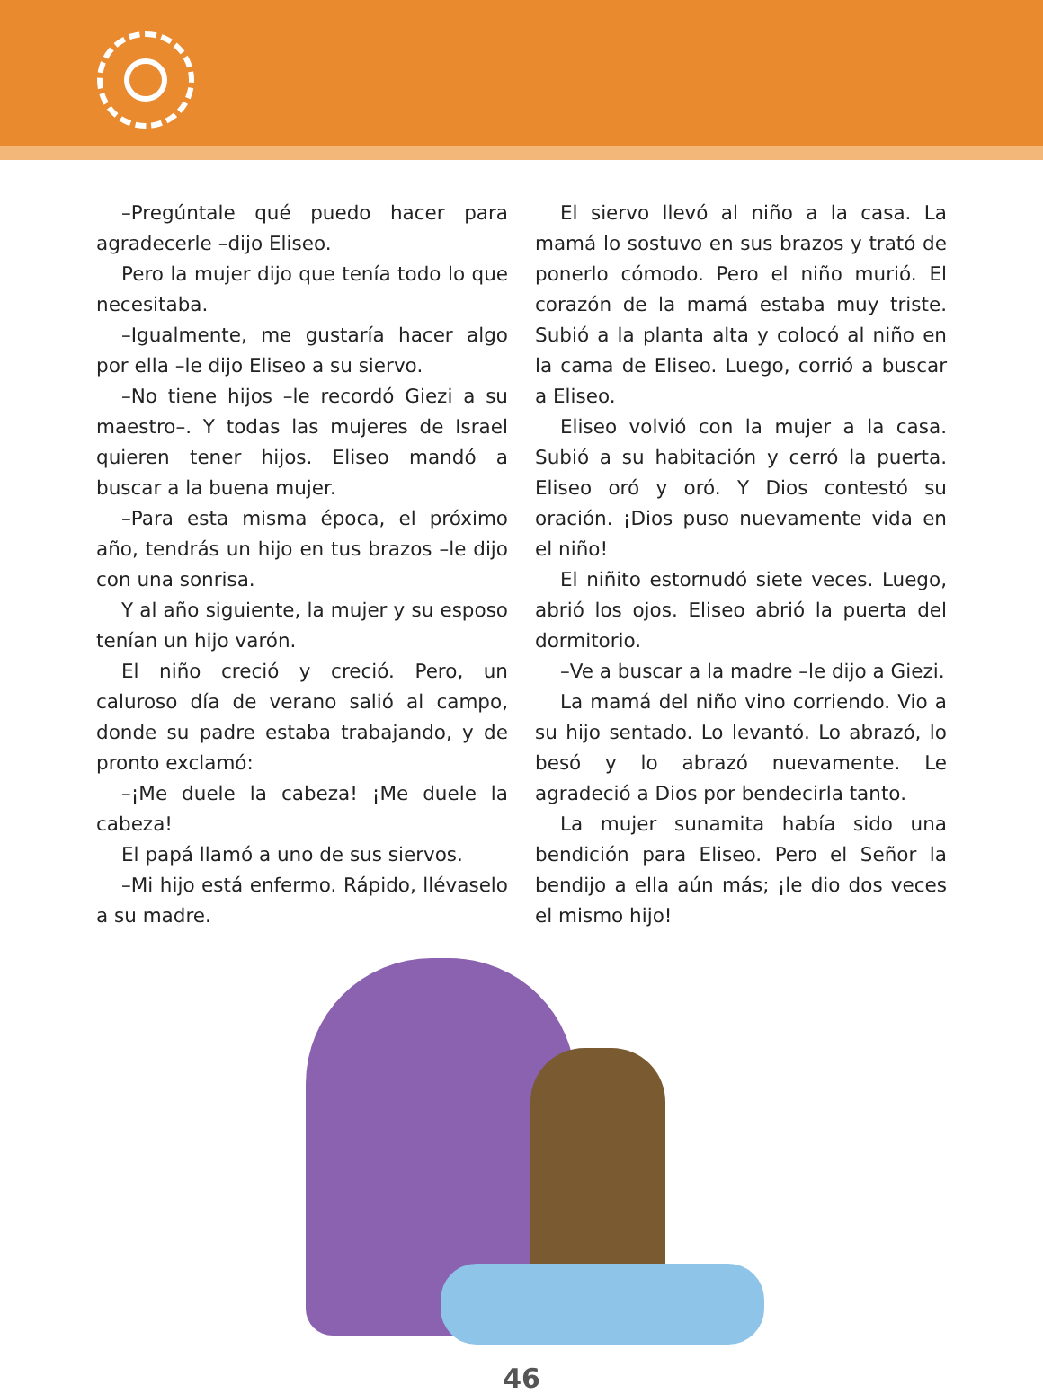–Pregúntale qué puedo hacer para agradecerle –dijo Eliseo.
Pero la mujer dijo que tenía todo lo que necesitaba.
–Igualmente, me gustaría hacer algo por ella –le dijo Eliseo a su siervo.
–No tiene hijos –le recordó Giezi a su maestro–. Y todas las mujeres de Israel quieren tener hijos. Eliseo mandó a buscar a la buena mujer.
–Para esta misma época, el próximo año, tendrás un hijo en tus brazos –le dijo con una sonrisa.
Y al año siguiente, la mujer y su esposo tenían un hijo varón.
El niño creció y creció. Pero, un caluroso día de verano salió al campo, donde su padre estaba trabajando, y de pronto exclamó:
–¡Me duele la cabeza! ¡Me duele la cabeza!
El papá llamó a uno de sus siervos.
–Mi hijo está enfermo. Rápido, llévaselo a su madre.
El siervo llevó al niño a la casa. La mamá lo sostuvo en sus brazos y trató de ponerlo cómodo. Pero el niño murió. El corazón de la mamá estaba muy triste. Subió a la planta alta y colocó al niño en la cama de Eliseo. Luego, corrió a buscar a Eliseo.
Eliseo volvió con la mujer a la casa. Subió a su habitación y cerró la puerta. Eliseo oró y oró. Y Dios contestó su oración. ¡Dios puso nuevamente vida en el niño!
El niñito estornudó siete veces. Luego, abrió los ojos. Eliseo abrió la puerta del dormitorio.
–Ve a buscar a la madre –le dijo a Giezi.
La mamá del niño vino corriendo. Vio a su hijo sentado. Lo levantó. Lo abrazó, lo besó y lo abrazó nuevamente. Le agradeció a Dios por bendecirla tanto.
La mujer sunamita había sido una bendición para Eliseo. Pero el Señor la bendijo a ella aún más; ¡le dio dos veces el mismo hijo!
46